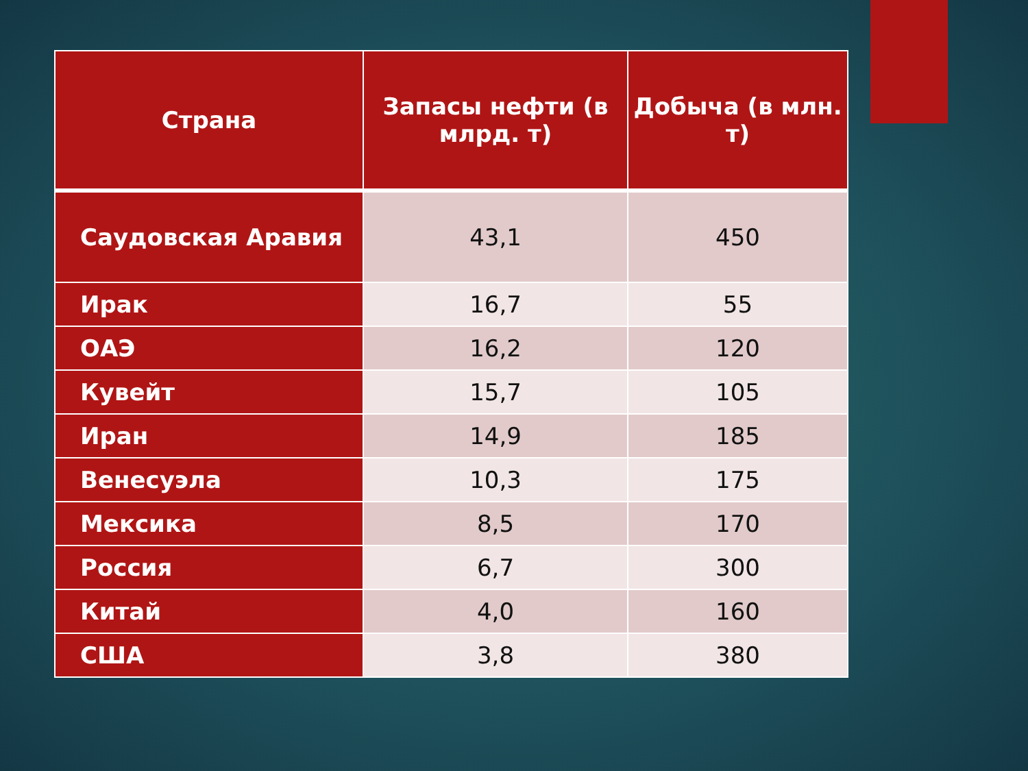| Страна | Запасы нефти (в млрд. т) | Добыча (в млн. т) |
| --- | --- | --- |
| Саудовская Аравия | 43,1 | 450 |
| Ирак | 16,7 | 55 |
| ОАЭ | 16,2 | 120 |
| Кувейт | 15,7 | 105 |
| Иран | 14,9 | 185 |
| Венесуэла | 10,3 | 175 |
| Мексика | 8,5 | 170 |
| Россия | 6,7 | 300 |
| Китай | 4,0 | 160 |
| США | 3,8 | 380 |